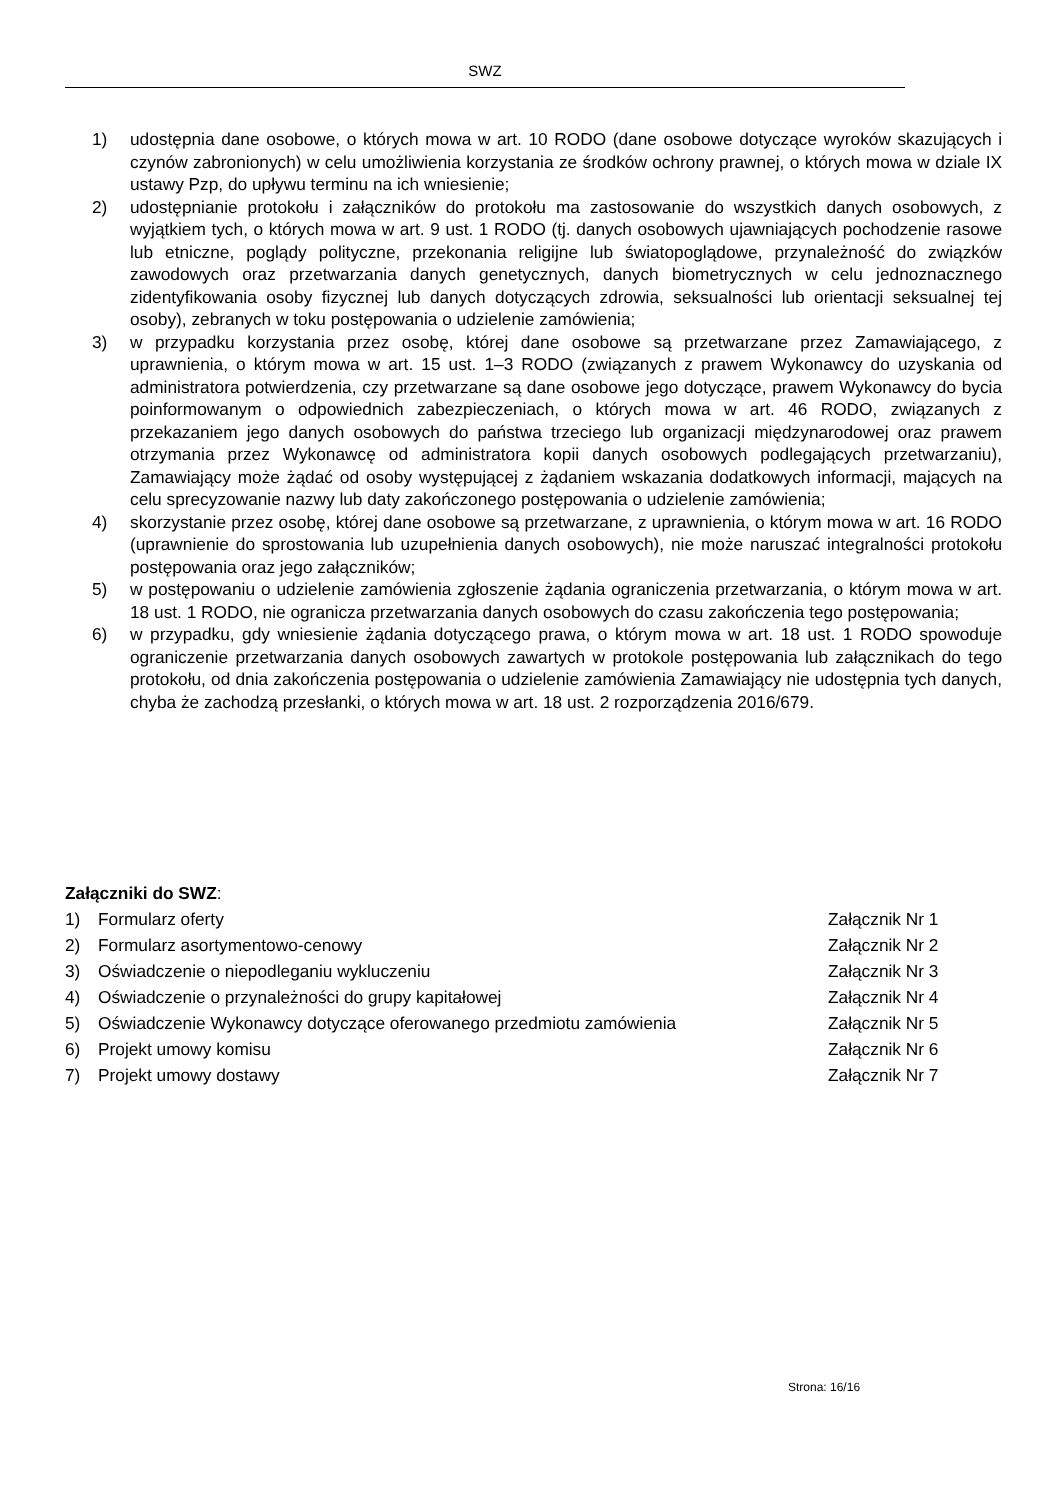SWZ
1) udostępnia dane osobowe, o których mowa w art. 10 RODO (dane osobowe dotyczące wyroków skazujących i czynów zabronionych) w celu umożliwienia korzystania ze środków ochrony prawnej, o których mowa w dziale IX ustawy Pzp, do upływu terminu na ich wniesienie;
2) udostępnianie protokołu i załączników do protokołu ma zastosowanie do wszystkich danych osobowych, z wyjątkiem tych, o których mowa w art. 9 ust. 1 RODO (tj. danych osobowych ujawniających pochodzenie rasowe lub etniczne, poglądy polityczne, przekonania religijne lub światopoglądowe, przynależność do związków zawodowych oraz przetwarzania danych genetycznych, danych biometrycznych w celu jednoznacznego zidentyfikowania osoby fizycznej lub danych dotyczących zdrowia, seksualności lub orientacji seksualnej tej osoby), zebranych w toku postępowania o udzielenie zamówienia;
3) w przypadku korzystania przez osobę, której dane osobowe są przetwarzane przez Zamawiającego, z uprawnienia, o którym mowa w art. 15 ust. 1–3 RODO (związanych z prawem Wykonawcy do uzyskania od administratora potwierdzenia, czy przetwarzane są dane osobowe jego dotyczące, prawem Wykonawcy do bycia poinformowanym o odpowiednich zabezpieczeniach, o których mowa w art. 46 RODO, związanych z przekazaniem jego danych osobowych do państwa trzeciego lub organizacji międzynarodowej oraz prawem otrzymania przez Wykonawcę od administratora kopii danych osobowych podlegających przetwarzaniu), Zamawiający może żądać od osoby występującej z żądaniem wskazania dodatkowych informacji, mających na celu sprecyzowanie nazwy lub daty zakończonego postępowania o udzielenie zamówienia;
4) skorzystanie przez osobę, której dane osobowe są przetwarzane, z uprawnienia, o którym mowa w art. 16 RODO (uprawnienie do sprostowania lub uzupełnienia danych osobowych), nie może naruszać integralności protokołu postępowania oraz jego załączników;
5) w postępowaniu o udzielenie zamówienia zgłoszenie żądania ograniczenia przetwarzania, o którym mowa w art. 18 ust. 1 RODO, nie ogranicza przetwarzania danych osobowych do czasu zakończenia tego postępowania;
6) w przypadku, gdy wniesienie żądania dotyczącego prawa, o którym mowa w art. 18 ust. 1 RODO spowoduje ograniczenie przetwarzania danych osobowych zawartych w protokole postępowania lub załącznikach do tego protokołu, od dnia zakończenia postępowania o udzielenie zamówienia Zamawiający nie udostępnia tych danych, chyba że zachodzą przesłanki, o których mowa w art. 18 ust. 2 rozporządzenia 2016/679.
Załączniki do SWZ:
1) Formularz oferty Załącznik Nr 1
2) Formularz asortymentowo-cenowy Załącznik Nr 2
3) Oświadczenie o niepodleganiu wykluczeniu Załącznik Nr 3
4) Oświadczenie o przynależności do grupy kapitałowej Załącznik Nr 4
5) Oświadczenie Wykonawcy dotyczące oferowanego przedmiotu zamówienia Załącznik Nr 5
6) Projekt umowy komisu Załącznik Nr 6
7) Projekt umowy dostawy Załącznik Nr 7
Strona: 16/16